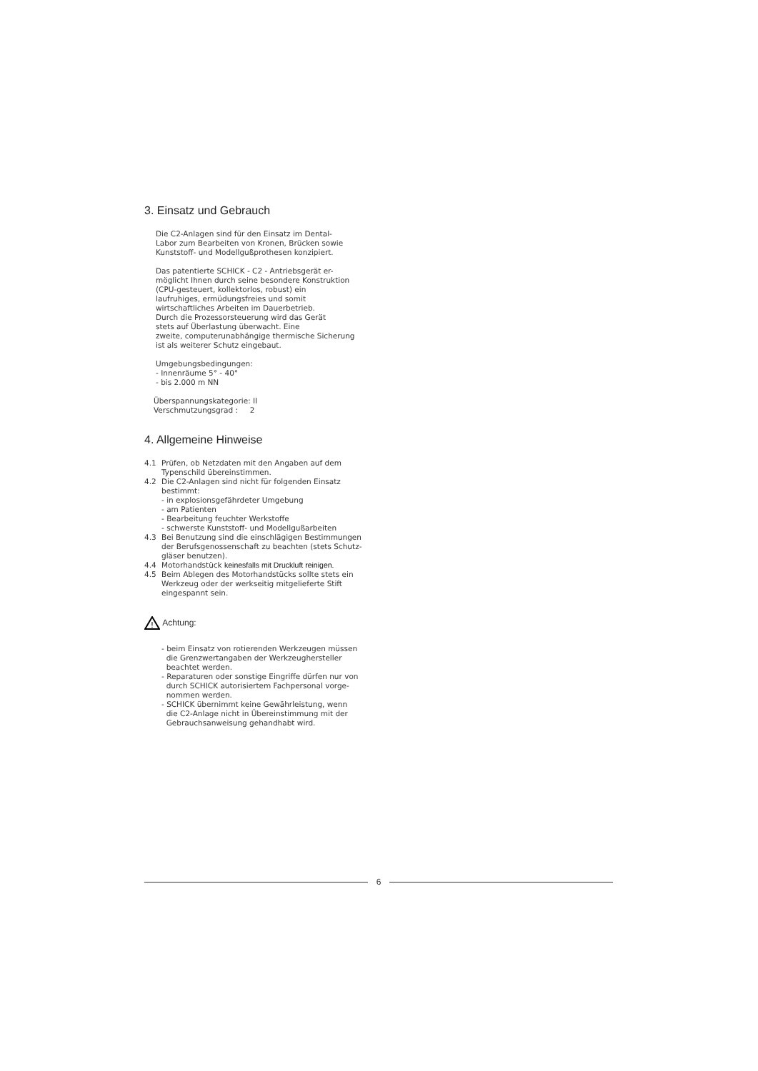3. Einsatz und Gebrauch
Die C2-Anlagen sind für den Einsatz im Dental-
Labor zum Bearbeiten von Kronen, Brücken sowie
Kunststoff- und Modellgußprothesen konzipiert.
Das patentierte SCHICK - C2 - Antriebsgerät er-
möglicht Ihnen durch seine besondere Konstruktion
(CPU-gesteuert, kollektorlos, robust) ein
laufruhiges, ermüdungsfreies und somit
wirtschaftliches Arbeiten im Dauerbetrieb.
Durch die Prozessorsteuerung wird das Gerät
stets auf Überlastung überwacht. Eine
zweite, computerunabhängige thermische Sicherung
ist als weiterer Schutz eingebaut.
Umgebungsbedingungen:
- Innenräume 5° - 40°
- bis 2.000 m NN
Überspannungskategorie: II
Verschmutzungsgrad : 2
4. Allgemeine Hinweise
4.1 Prüfen, ob Netzdaten mit den Angaben auf dem Typenschild übereinstimmen.
4.2 Die C2-Anlagen sind nicht für folgenden Einsatz bestimmt:
- in explosionsgefährdeter Umgebung
- am Patienten
- Bearbeitung feuchter Werkstoffe
- schwerste Kunststoff- und Modellgußarbeiten
4.3 Bei Benutzung sind die einschlägigen Bestimmungen der Berufsgenossenschaft zu beachten (stets Schutz-gläser benutzen).
4.4 Motorhandstück keinesfalls mit Druckluft reinigen.
4.5 Beim Ablegen des Motorhandstücks sollte stets ein Werkzeug oder der werkseitig mitgelieferte Stift eingespannt sein.
!
Achtung:
- beim Einsatz von rotierenden Werkzeugen müssen
die Grenzwertangaben der Werkzeughersteller
beachtet werden.
- Reparaturen oder sonstige Eingriffe dürfen nur von
durch SCHICK autorisiertem Fachpersonal vorge-
nommen werden.
- SCHICK übernimmt keine Gewährleistung, wenn
die C2-Anlage nicht in Übereinstimmung mit der
Gebrauchsanweisung gehandhabt wird.
6